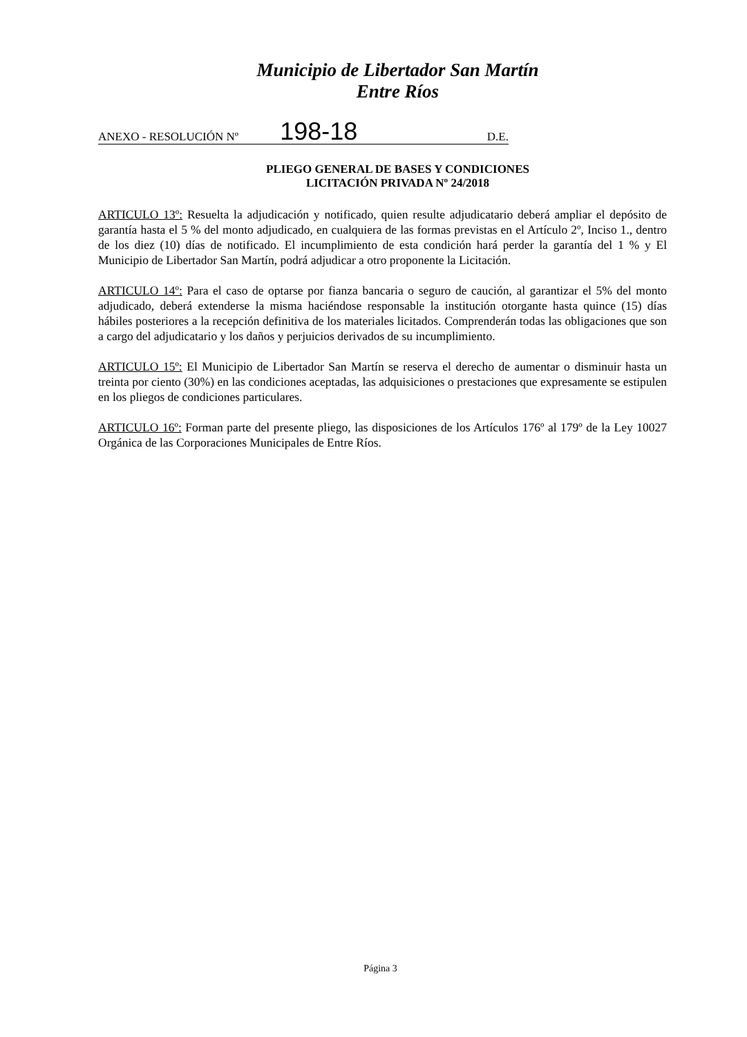Municipio de Libertador San Martín
Entre Ríos
ANEXO - RESOLUCIÓN Nº 198-18 D.E.
PLIEGO GENERAL DE BASES Y CONDICIONES
LICITACIÓN PRIVADA Nº 24/2018
ARTICULO 13º: Resuelta la adjudicación y notificado, quien resulte adjudicatario deberá ampliar el depósito de garantía hasta el 5 % del monto adjudicado, en cualquiera de las formas previstas en el Artículo 2º, Inciso 1., dentro de los diez (10) días de notificado. El incumplimiento de esta condición hará perder la garantía del 1 % y El Municipio de Libertador San Martín, podrá adjudicar a otro proponente la Licitación.
ARTICULO 14º: Para el caso de optarse por fianza bancaria o seguro de caución, al garantizar el 5% del monto adjudicado, deberá extenderse la misma haciéndose responsable la institución otorgante hasta quince (15) días hábiles posteriores a la recepción definitiva de los materiales licitados. Comprenderán todas las obligaciones que son a cargo del adjudicatario y los daños y perjuicios derivados de su incumplimiento.
ARTICULO 15º: El Municipio de Libertador San Martín se reserva el derecho de aumentar o disminuir hasta un treinta por ciento (30%) en las condiciones aceptadas, las adquisiciones o prestaciones que expresamente se estipulen en los pliegos de condiciones particulares.
ARTICULO 16º: Forman parte del presente pliego, las disposiciones de los Artículos 176º al 179º de la Ley 10027 Orgánica de las Corporaciones Municipales de Entre Ríos.
Página 3